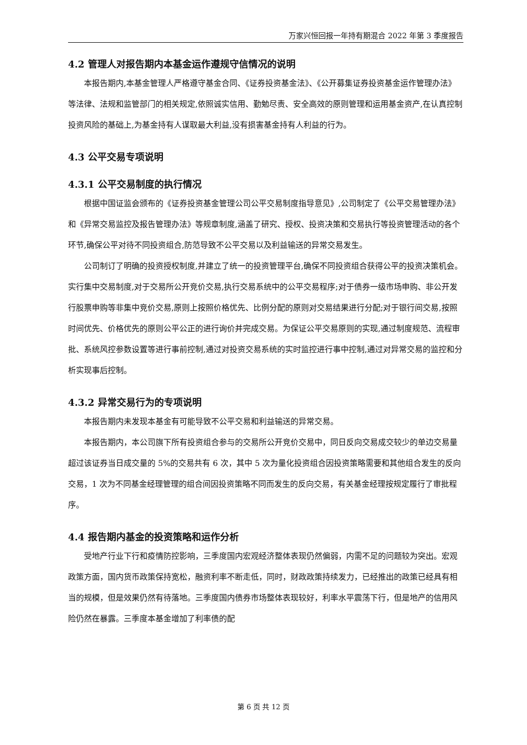万家兴恒回报一年持有期混合 2022 年第 3 季度报告
4.2 管理人对报告期内本基金运作遵规守信情况的说明
本报告期内,本基金管理人严格遵守基金合同、《证券投资基金法》、《公开募集证券投资基金运作管理办法》等法律、法规和监管部门的相关规定,依照诚实信用、勤勉尽责、安全高效的原则管理和运用基金资产,在认真控制投资风险的基础上,为基金持有人谋取最大利益,没有损害基金持有人利益的行为。
4.3 公平交易专项说明
4.3.1 公平交易制度的执行情况
根据中国证监会颁布的《证券投资基金管理公司公平交易制度指导意见》,公司制定了《公平交易管理办法》和《异常交易监控及报告管理办法》等规章制度,涵盖了研究、授权、投资决策和交易执行等投资管理活动的各个环节,确保公平对待不同投资组合,防范导致不公平交易以及利益输送的异常交易发生。
公司制订了明确的投资授权制度,并建立了统一的投资管理平台,确保不同投资组合获得公平的投资决策机会。实行集中交易制度,对于交易所公开竞价交易,执行交易系统中的公平交易程序;对于债券一级市场申购、非公开发行股票申购等非集中竞价交易,原则上按照价格优先、比例分配的原则对交易结果进行分配;对于银行间交易,按照时间优先、价格优先的原则公平公正的进行询价并完成交易。为保证公平交易原则的实现,通过制度规范、流程审批、系统风控参数设置等进行事前控制,通过对投资交易系统的实时监控进行事中控制,通过对异常交易的监控和分析实现事后控制。
4.3.2 异常交易行为的专项说明
本报告期内未发现本基金有可能导致不公平交易和利益输送的异常交易。
本报告期内，本公司旗下所有投资组合参与的交易所公开竞价交易中，同日反向交易成交较少的单边交易量超过该证券当日成交量的 5%的交易共有 6 次，其中 5 次为量化投资组合因投资策略需要和其他组合发生的反向交易，1 次为不同基金经理管理的组合间因投资策略不同而发生的反向交易，有关基金经理按规定履行了审批程序。
4.4 报告期内基金的投资策略和运作分析
受地产行业下行和疫情防控影响，三季度国内宏观经济整体表现仍然偏弱，内需不足的问题较为突出。宏观政策方面，国内货币政策保持宽松，融资利率不断走低，同时，财政政策持续发力，已经推出的政策已经具有相当的规模，但是效果仍然有待落地。三季度国内债券市场整体表现较好，利率水平震荡下行，但是地产的信用风险仍然在暴露。三季度本基金增加了利率债的配
第 6 页 共 12 页